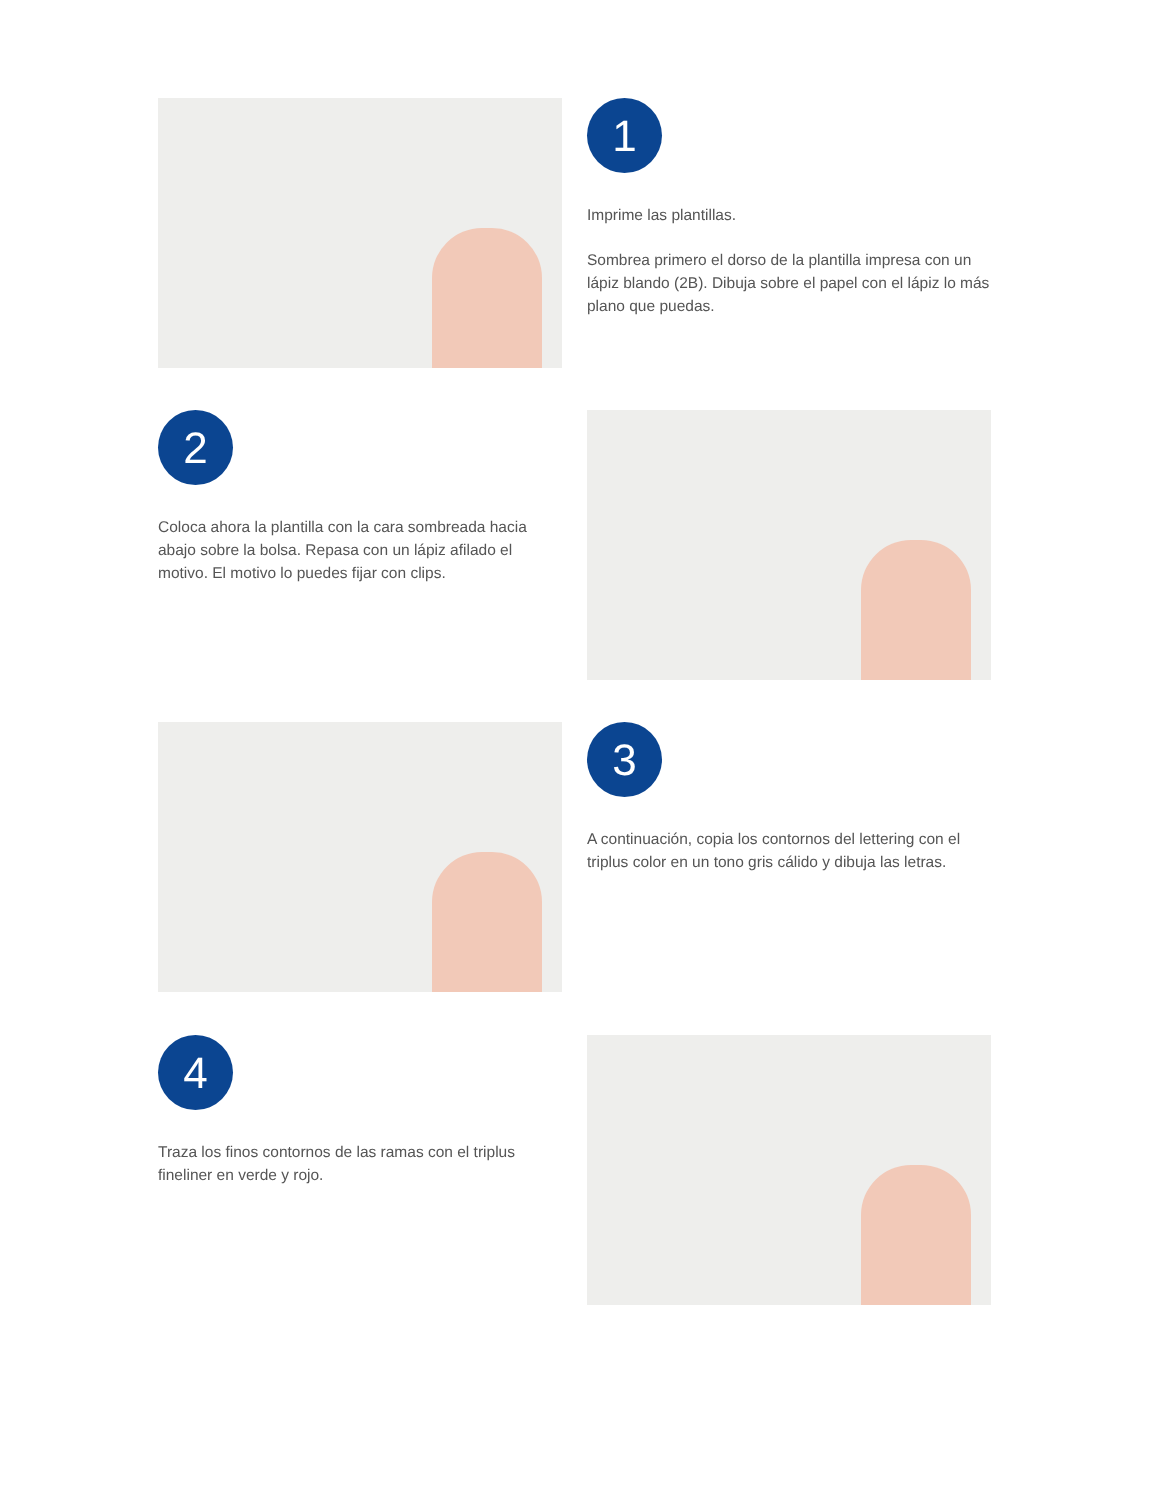1
Imprime las plantillas.
Sombrea primero el dorso de la plantilla impresa con un lápiz blando (2B). Dibuja sobre el papel con el lápiz lo más plano que puedas.
2
Coloca ahora la plantilla con la cara sombreada hacia abajo sobre la bolsa. Repasa con un lápiz afilado el motivo. El motivo lo puedes fijar con clips.
3
A continuación, copia los contornos del lettering con el triplus color en un tono gris cálido y dibuja las letras.
4
Traza los finos contornos de las ramas con el triplus fineliner en verde y rojo.